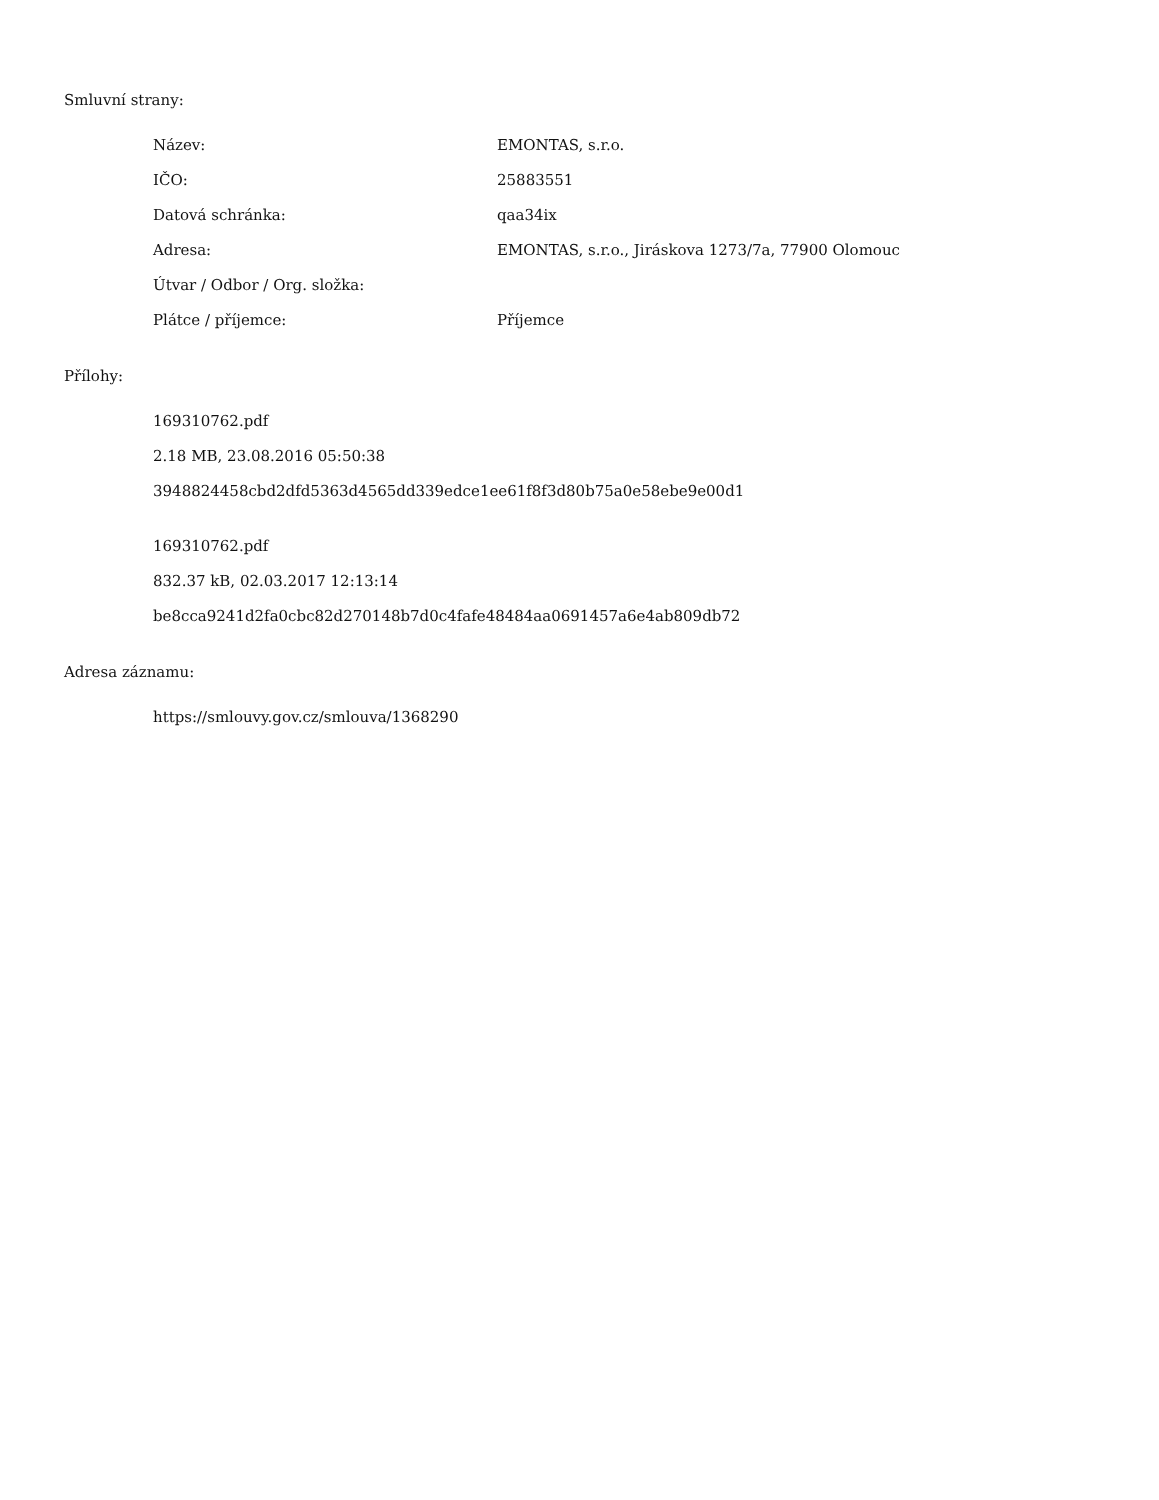Smluvní strany:
| Název: | EMONTAS, s.r.o. |
| IČO: | 25883551 |
| Datová schránka: | qaa34ix |
| Adresa: | EMONTAS, s.r.o., Jiráskova 1273/7a, 77900 Olomouc |
| Útvar / Odbor / Org. složka: | |
| Plátce / příjemce: | Příjemce |
Přílohy:
169310762.pdf
2.18 MB, 23.08.2016 05:50:38
3948824458cbd2dfd5363d4565dd339edce1ee61f8f3d80b75a0e58ebe9e00d1
169310762.pdf
832.37 kB, 02.03.2017 12:13:14
be8cca9241d2fa0cbc82d270148b7d0c4fafe48484aa0691457a6e4ab809db72
Adresa záznamu:
https://smlouvy.gov.cz/smlouva/1368290